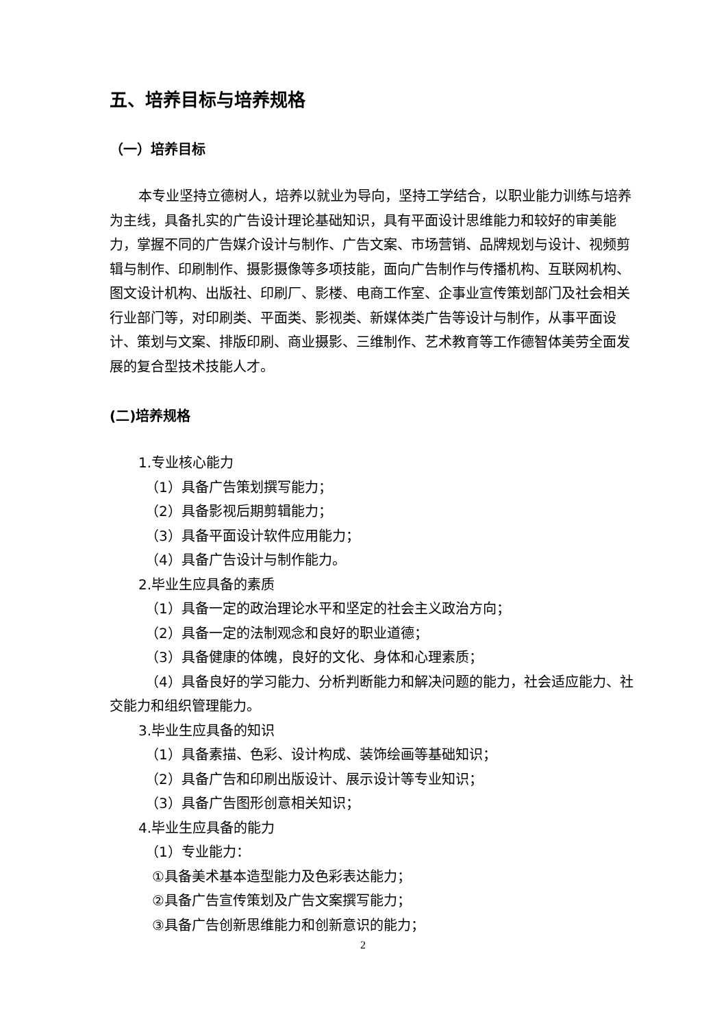五、培养目标与培养规格
（一）培养目标
本专业坚持立德树人，培养以就业为导向，坚持工学结合，以职业能力训练与培养为主线，具备扎实的广告设计理论基础知识，具有平面设计思维能力和较好的审美能力，掌握不同的广告媒介设计与制作、广告文案、市场营销、品牌规划与设计、视频剪辑与制作、印刷制作、摄影摄像等多项技能，面向广告制作与传播机构、互联网机构、图文设计机构、出版社、印刷厂、影楼、电商工作室、企事业宣传策划部门及社会相关行业部门等，对印刷类、平面类、影视类、新媒体类广告等设计与制作，从事平面设计、策划与文案、排版印刷、商业摄影、三维制作、艺术教育等工作德智体美劳全面发展的复合型技术技能人才。
(二)培养规格
1.专业核心能力
（1）具备广告策划撰写能力；
（2）具备影视后期剪辑能力；
（3）具备平面设计软件应用能力；
（4）具备广告设计与制作能力。
2.毕业生应具备的素质
（1）具备一定的政治理论水平和坚定的社会主义政治方向；
（2）具备一定的法制观念和良好的职业道德；
（3）具备健康的体魄，良好的文化、身体和心理素质；
（4）具备良好的学习能力、分析判断能力和解决问题的能力，社会适应能力、社交能力和组织管理能力。
3.毕业生应具备的知识
（1）具备素描、色彩、设计构成、装饰绘画等基础知识；
（2）具备广告和印刷出版设计、展示设计等专业知识；
（3）具备广告图形创意相关知识；
4.毕业生应具备的能力
（1）专业能力：
①具备美术基本造型能力及色彩表达能力；
②具备广告宣传策划及广告文案撰写能力；
③具备广告创新思维能力和创新意识的能力；
2